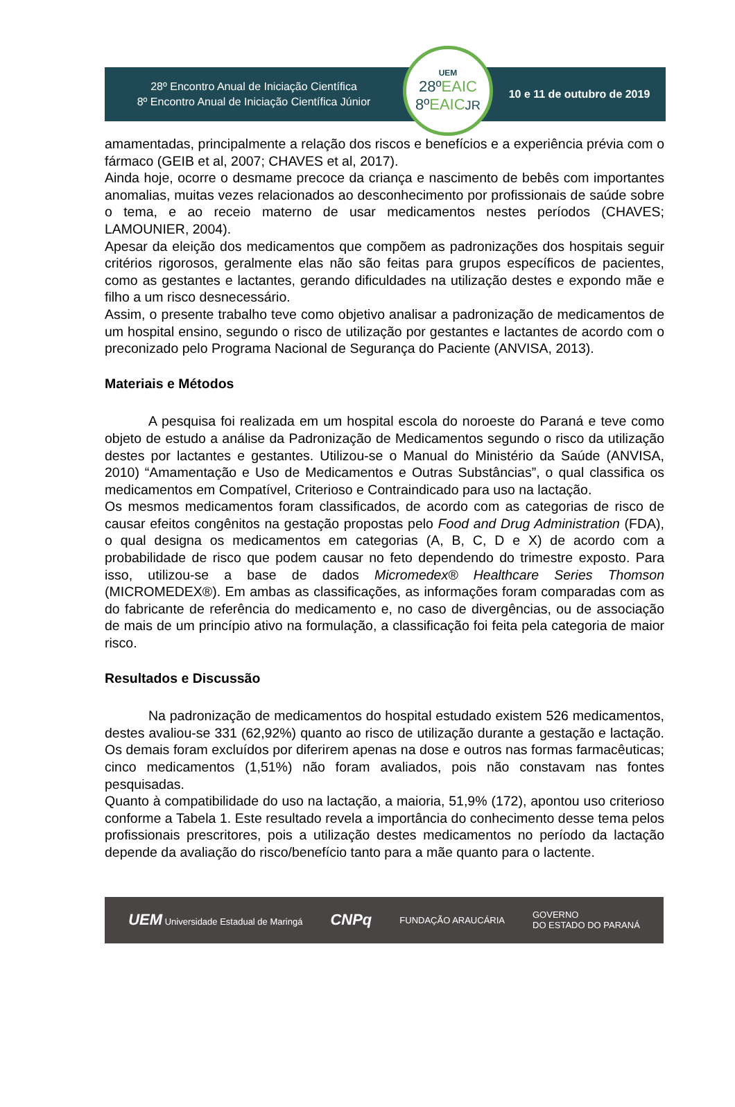28º Encontro Anual de Iniciação Científica
8º Encontro Anual de Iniciação Científica Júnior
UEM
28ºEAIC
8ºEAIC JR
10 e 11 de outubro de 2019
amamentadas, principalmente a relação dos riscos e benefícios e a experiência prévia com o fármaco (GEIB et al, 2007; CHAVES et al, 2017).
Ainda hoje, ocorre o desmame precoce da criança e nascimento de bebês com importantes anomalias, muitas vezes relacionados ao desconhecimento por profissionais de saúde sobre o tema, e ao receio materno de usar medicamentos nestes períodos (CHAVES; LAMOUNIER, 2004).
Apesar da eleição dos medicamentos que compõem as padronizações dos hospitais seguir critérios rigorosos, geralmente elas não são feitas para grupos específicos de pacientes, como as gestantes e lactantes, gerando dificuldades na utilização destes e expondo mãe e filho a um risco desnecessário.
Assim, o presente trabalho teve como objetivo analisar a padronização de medicamentos de um hospital ensino, segundo o risco de utilização por gestantes e lactantes de acordo com o preconizado pelo Programa Nacional de Segurança do Paciente (ANVISA, 2013).
Materiais e Métodos
A pesquisa foi realizada em um hospital escola do noroeste do Paraná e teve como objeto de estudo a análise da Padronização de Medicamentos segundo o risco da utilização destes por lactantes e gestantes. Utilizou-se o Manual do Ministério da Saúde (ANVISA, 2010) “Amamentação e Uso de Medicamentos e Outras Substâncias”, o qual classifica os medicamentos em Compatível, Criterioso e Contraindicado para uso na lactação.
Os mesmos medicamentos foram classificados, de acordo com as categorias de risco de causar efeitos congênitos na gestação propostas pelo Food and Drug Administration (FDA), o qual designa os medicamentos em categorias (A, B, C, D e X) de acordo com a probabilidade de risco que podem causar no feto dependendo do trimestre exposto. Para isso, utilizou-se a base de dados Micromedex® Healthcare Series Thomson (MICROMEDEX®). Em ambas as classificações, as informações foram comparadas com as do fabricante de referência do medicamento e, no caso de divergências, ou de associação de mais de um princípio ativo na formulação, a classificação foi feita pela categoria de maior risco.
Resultados e Discussão
Na padronização de medicamentos do hospital estudado existem 526 medicamentos, destes avaliou-se 331 (62,92%) quanto ao risco de utilização durante a gestação e lactação. Os demais foram excluídos por diferirem apenas na dose e outros nas formas farmacêuticas; cinco medicamentos (1,51%) não foram avaliados, pois não constavam nas fontes pesquisadas.
Quanto à compatibilidade do uso na lactação, a maioria, 51,9% (172), apontou uso criterioso conforme a Tabela 1. Este resultado revela a importância do conhecimento desse tema pelos profissionais prescritores, pois a utilização destes medicamentos no período da lactação depende da avaliação do risco/benefício tanto para a mãe quanto para o lactente.
UEM Universidade Estadual de Maringá
CNPq
FUNDAÇÃO ARAUCÁRIA
GOVERNO
DO ESTADO DO PARANÁ